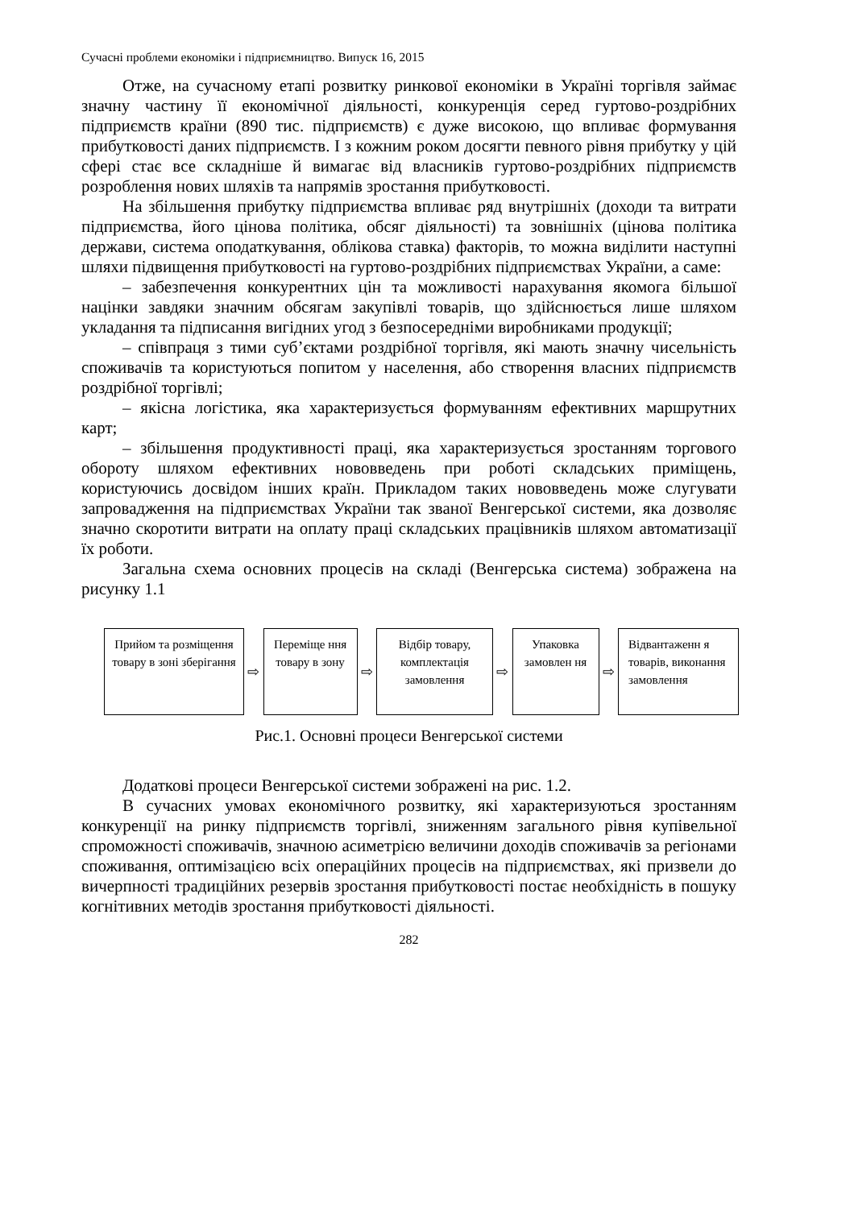Сучасні проблеми економіки і підприємництво. Випуск 16, 2015
Отже, на сучасному етапі розвитку ринкової економіки в Україні торгівля займає значну частину її економічної діяльності, конкуренція серед гуртово-роздрібних підприємств країни (890 тис. підприємств) є дуже високою, що впливає формування прибутковості даних підприємств. І з кожним роком досягти певного рівня прибутку у цій сфері стає все складніше й вимагає від власників гуртово-роздрібних підприємств розроблення нових шляхів та напрямів зростання прибутковості.
На збільшення прибутку підприємства впливає ряд внутрішніх (доходи та витрати підприємства, його цінова політика, обсяг діяльності) та зовнішніх (цінова політика держави, система оподаткування, облікова ставка) факторів, то можна виділити наступні шляхи підвищення прибутковості на гуртово-роздрібних підприємствах України, а саме:
– забезпечення конкурентних цін та можливості нарахування якомога більшої націнки завдяки значним обсягам закупівлі товарів, що здійснюється лише шляхом укладання та підписання вигідних угод з безпосередніми виробниками продукції;
– співпраця з тими суб’єктами роздрібної торгівля, які мають значну чисельність споживачів та користуються попитом у населення, або створення власних підприємств роздрібної торгівлі;
– якісна логістика, яка характеризується формуванням ефективних маршрутних карт;
– збільшення продуктивності праці, яка характеризується зростанням торгового обороту шляхом ефективних нововведень при роботі складських приміщень, користуючись досвідом інших країн. Прикладом таких нововведень може слугувати запровадження на підприємствах України так званої Венгерської системи, яка дозволяє значно скоротити витрати на оплату праці складських працівників шляхом автоматизації їх роботи.
Загальна схема основних процесів на складі (Венгерська система) зображена на рисунку 1.1
Прийом та розміщення товару в зоні зберігання
⇨
Переміще ння товару в зону
⇨
Відбір товару, комплектація замовлення
⇨
Упаковка замовлен ня
⇨
Відвантаженн я товарів, виконання замовлення
Рис.1. Основні процеси Венгерської системи
Додаткові процеси Венгерської системи зображені на рис. 1.2.
В сучасних умовах економічного розвитку, які характеризуються зростанням конкуренції на ринку підприємств торгівлі, зниженням загального рівня купівельної спроможності споживачів, значною асиметрією величини доходів споживачів за регіонами споживання, оптимізацією всіх операційних процесів на підприємствах, які призвели до вичерпності традиційних резервів зростання прибутковості постає необхідність в пошуку когнітивних методів зростання прибутковості діяльності.
282